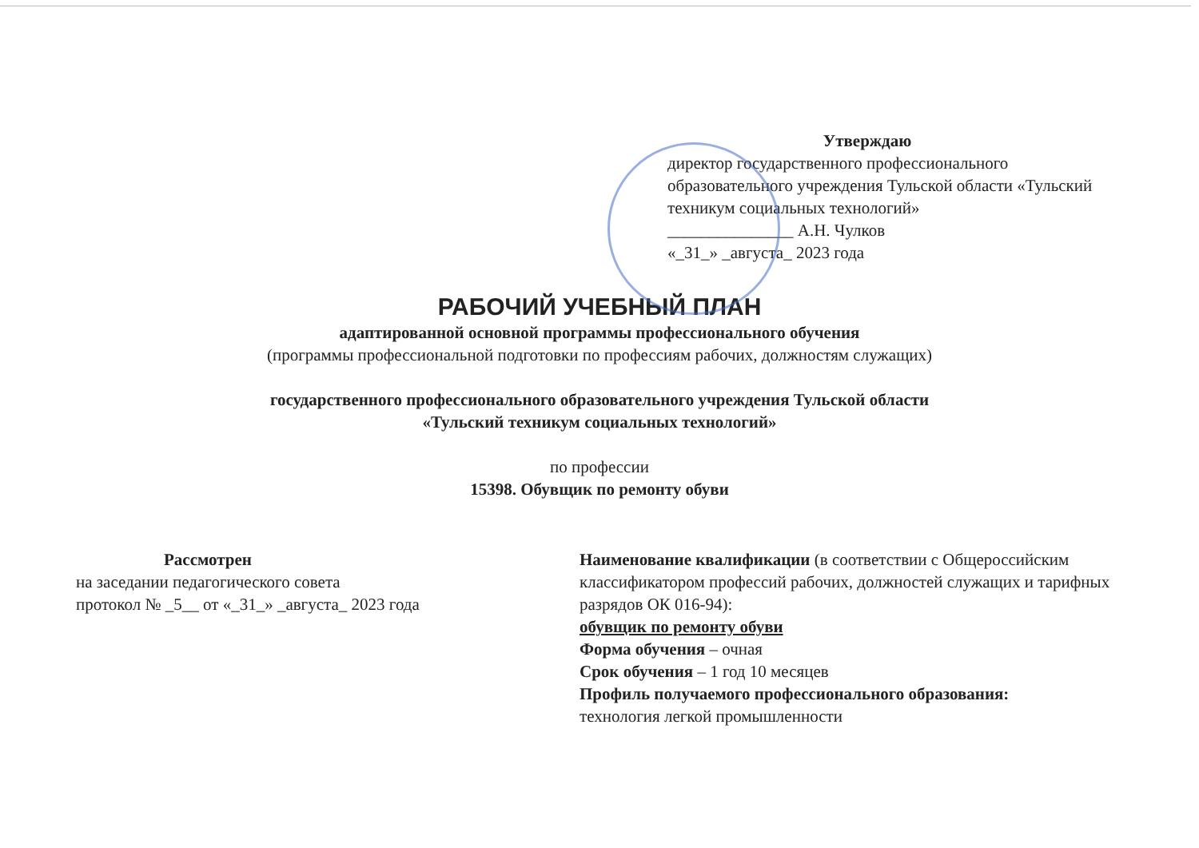Утверждаю
директор государственного профессионального образовательного учреждения Тульской области «Тульский техникум социальных технологий»
_______________ А.Н. Чулков
«_31_» _августа_ 2023 года
РАБОЧИЙ УЧЕБНЫЙ ПЛАН
адаптированной основной программы профессионального обучения
(программы профессиональной подготовки по профессиям рабочих, должностям служащих)
государственного профессионального образовательного учреждения Тульской области
«Тульский техникум социальных технологий»
по профессии
15398. Обувщик по ремонту обуви
Рассмотрен
на заседании педагогического совета
протокол № _5__ от «_31_» _августа_ 2023 года
Наименование квалификации (в соответствии с Общероссийским классификатором профессий рабочих, должностей служащих и тарифных разрядов ОК 016-94):
обувщик по ремонту обуви
Форма обучения – очная
Срок обучения – 1 год 10 месяцев
Профиль получаемого профессионального образования:
технология легкой промышленности